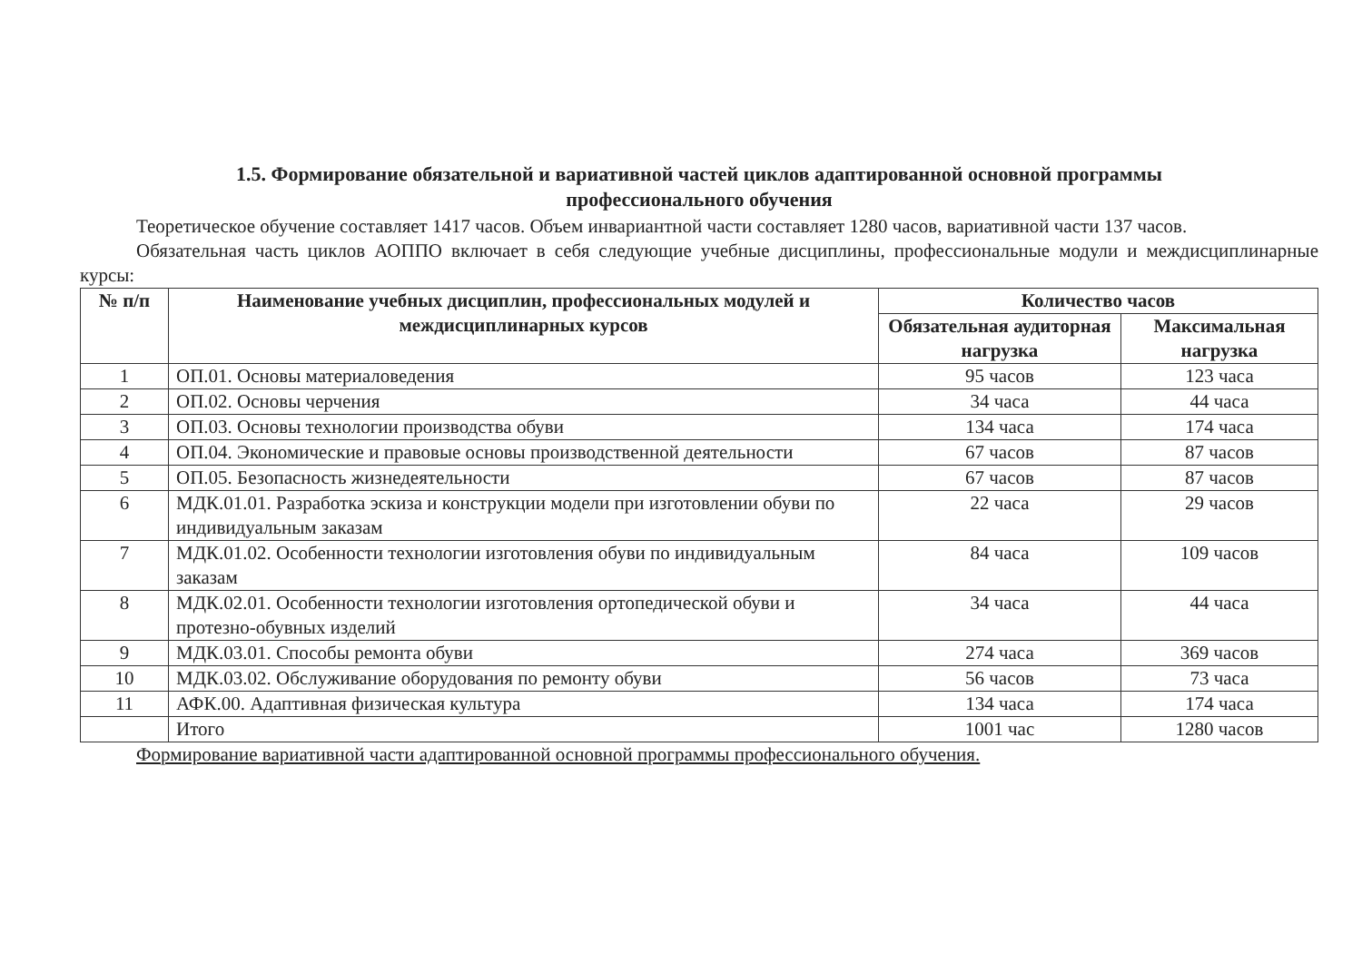1.5. Формирование обязательной и вариативной частей циклов адаптированной основной программы
профессионального обучения
Теоретическое обучение составляет 1417 часов. Объем инвариантной части составляет 1280 часов, вариативной части 137 часов.
Обязательная часть циклов АОППО включает в себя следующие учебные дисциплины, профессиональные модули и междисциплинарные курсы:
| № п/п | Наименование учебных дисциплин, профессиональных модулей и междисциплинарных курсов | Количество часов | |
| --- | --- | --- | --- |
| | | Обязательная аудиторная нагрузка | Максимальная нагрузка |
| 1 | ОП.01. Основы материаловедения | 95 часов | 123 часа |
| 2 | ОП.02. Основы черчения | 34 часа | 44 часа |
| 3 | ОП.03. Основы технологии производства обуви | 134 часа | 174 часа |
| 4 | ОП.04. Экономические и правовые основы производственной деятельности | 67 часов | 87 часов |
| 5 | ОП.05. Безопасность жизнедеятельности | 67 часов | 87 часов |
| 6 | МДК.01.01. Разработка эскиза и конструкции модели при изготовлении обуви по индивидуальным заказам | 22 часа | 29 часов |
| 7 | МДК.01.02. Особенности технологии изготовления обуви по индивидуальным заказам | 84 часа | 109 часов |
| 8 | МДК.02.01. Особенности технологии изготовления ортопедической обуви и протезно-обувных изделий | 34 часа | 44 часа |
| 9 | МДК.03.01. Способы ремонта обуви | 274 часа | 369 часов |
| 10 | МДК.03.02. Обслуживание оборудования по ремонту обуви | 56 часов | 73 часа |
| 11 | АФК.00. Адаптивная физическая культура | 134 часа | 174 часа |
| | Итого | 1001 час | 1280 часов |
Формирование вариативной части адаптированной основной программы профессионального обучения.